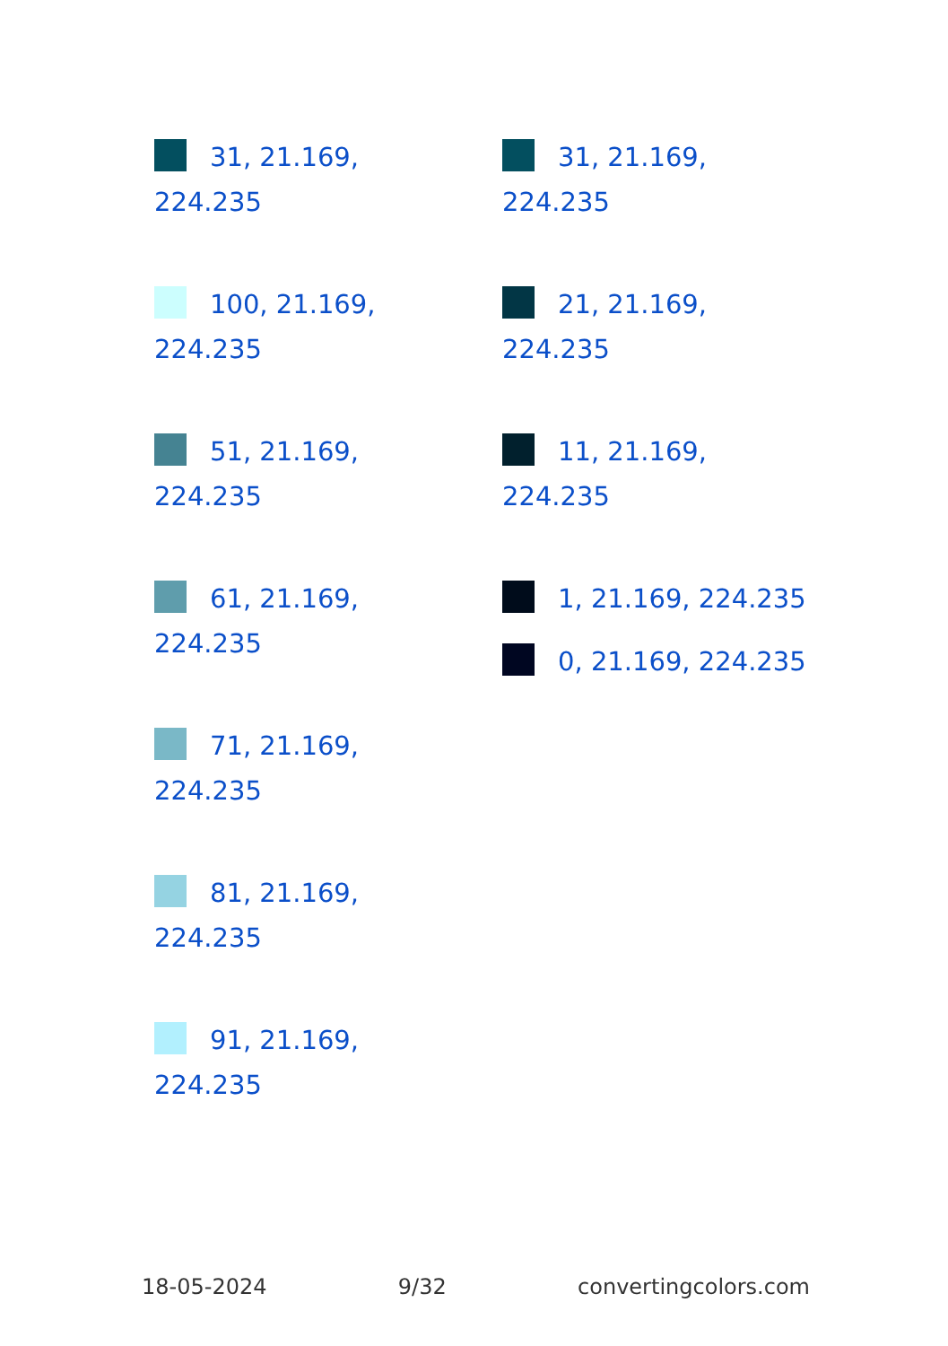31, 21.169, 224.235
100, 21.169, 224.235
51, 21.169, 224.235
61, 21.169, 224.235
71, 21.169, 224.235
81, 21.169, 224.235
91, 21.169, 224.235
31, 21.169, 224.235
21, 21.169, 224.235
11, 21.169, 224.235
1, 21.169, 224.235
0, 21.169, 224.235
18-05-2024 9/32 convertingcolors.com